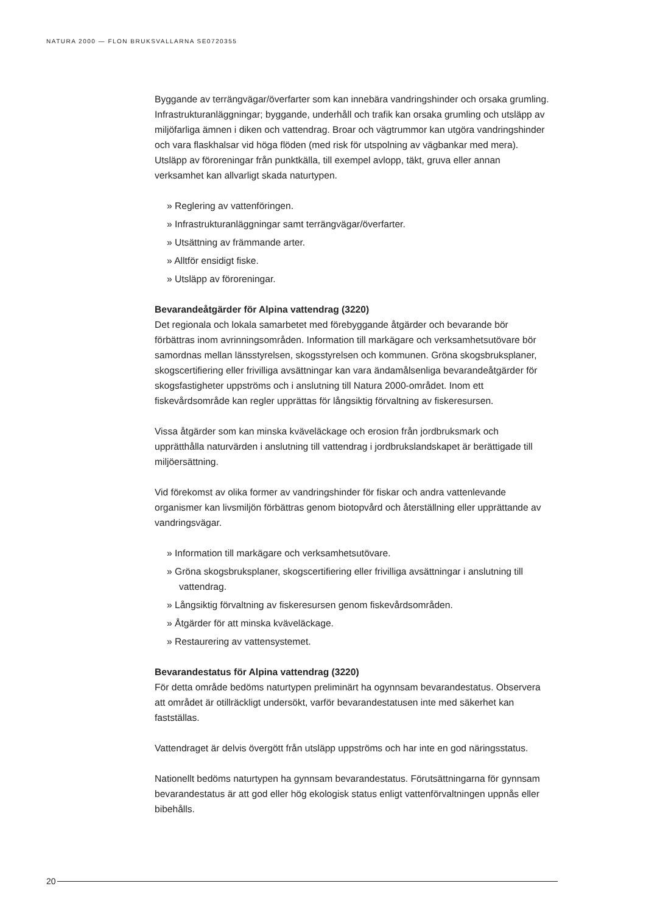NATURA 2000 — FLON BRUKSVALLARNA SE0720355
Byggande av terrängvägar/överfarter som kan innebära vandringshinder och orsaka grumling. Infrastrukturanläggningar; byggande, underhåll och trafik kan orsaka grumling och utsläpp av miljöfarliga ämnen i diken och vattendrag. Broar och vägtrummor kan utgöra vandringshinder och vara flaskhalsar vid höga flöden (med risk för utspolning av vägbankar med mera). Utsläpp av föroreningar från punktkälla, till exempel avlopp, täkt, gruva eller annan verksamhet kan allvarligt skada naturtypen.
» Reglering av vattenföringen.
» Infrastrukturanläggningar samt terrängvägar/överfarter.
» Utsättning av främmande arter.
» Alltför ensidigt fiske.
» Utsläpp av föroreningar.
Bevarandeåtgärder för Alpina vattendrag (3220)
Det regionala och lokala samarbetet med förebyggande åtgärder och bevarande bör förbättras inom avrinningsområden. Information till markägare och verksamhetsutövare bör samordnas mellan länsstyrelsen, skogsstyrelsen och kommunen. Gröna skogsbruksplaner, skogscertifiering eller frivilliga avsättningar kan vara ändamålsenliga bevarandeåtgärder för skogsfastigheter uppströms och i anslutning till Natura 2000-området. Inom ett fiskevårdsområde kan regler upprättas för långsiktig förvaltning av fiskeresursen.
Vissa åtgärder som kan minska kväveläckage och erosion från jordbruksmark och upprätthålla naturvärden i anslutning till vattendrag i jordbrukslandskapet är berättigade till miljöersättning.
Vid förekomst av olika former av vandringshinder för fiskar och andra vattenlevande organismer kan livsmiljön förbättras genom biotopvård och återställning eller upprättande av vandringsvägar.
» Information till markägare och verksamhetsutövare.
» Gröna skogsbruksplaner, skogscertifiering eller frivilliga avsättningar i anslutning till vattendrag.
» Långsiktig förvaltning av fiskeresursen genom fiskevårdsområden.
» Åtgärder för att minska kväveläckage.
» Restaurering av vattensystemet.
Bevarandestatus för Alpina vattendrag (3220)
För detta område bedöms naturtypen preliminärt ha ogynnsam bevarandestatus. Observera att området är otillräckligt undersökt, varför bevarandestatusen inte med säkerhet kan fastställas.
Vattendraget är delvis övergött från utsläpp uppströms och har inte en god näringsstatus.
Nationellt bedöms naturtypen ha gynnsam bevarandestatus. Förutsättningarna för gynnsam bevarandestatus är att god eller hög ekologisk status enligt vattenförvaltningen uppnås eller bibehålls.
20